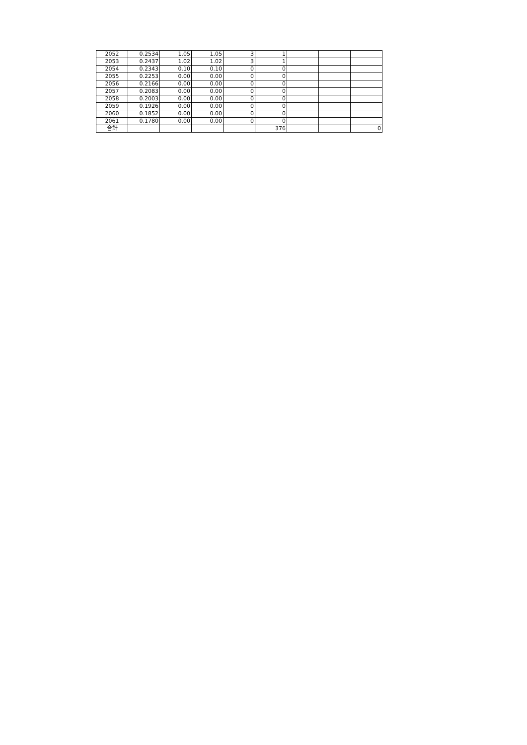| 2052 | 0.2534 | 1.05 | 1.05 | 3 | 1 | | | |
| 2053 | 0.2437 | 1.02 | 1.02 | 3 | 1 | | | |
| 2054 | 0.2343 | 0.10 | 0.10 | 0 | 0 | | | |
| 2055 | 0.2253 | 0.00 | 0.00 | 0 | 0 | | | |
| 2056 | 0.2166 | 0.00 | 0.00 | 0 | 0 | | | |
| 2057 | 0.2083 | 0.00 | 0.00 | 0 | 0 | | | |
| 2058 | 0.2003 | 0.00 | 0.00 | 0 | 0 | | | |
| 2059 | 0.1926 | 0.00 | 0.00 | 0 | 0 | | | |
| 2060 | 0.1852 | 0.00 | 0.00 | 0 | 0 | | | |
| 2061 | 0.1780 | 0.00 | 0.00 | 0 | 0 | | | |
| 合計 | | | | | 376 | | | 0 |